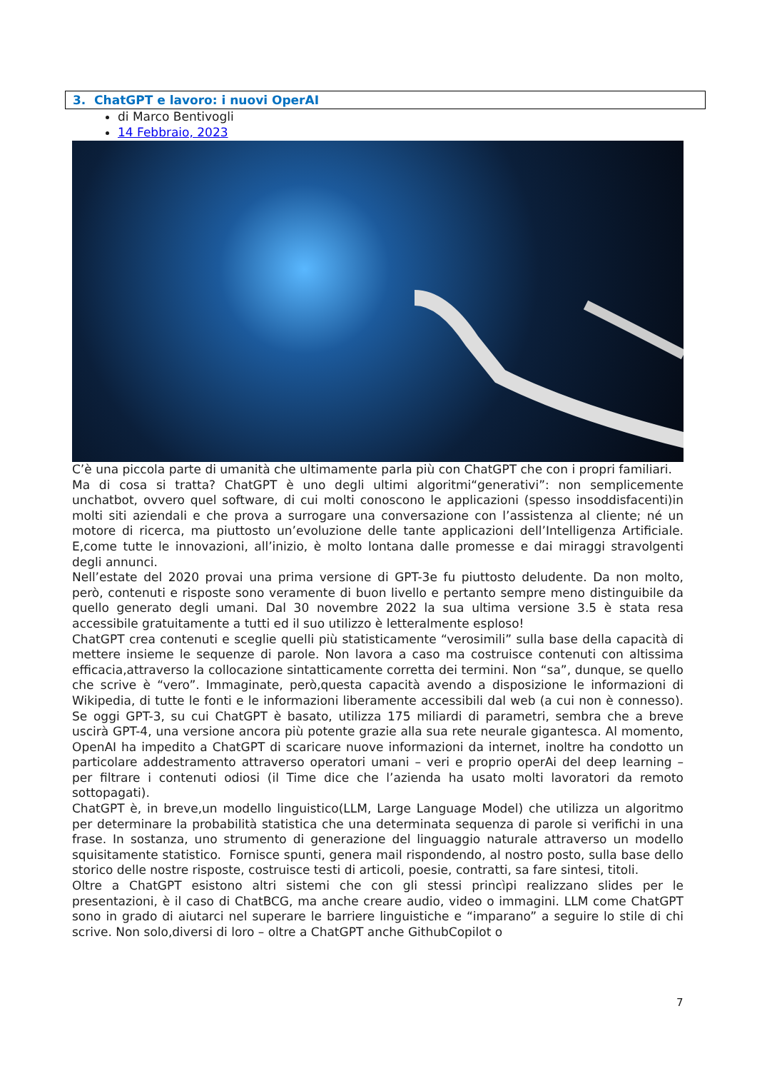3. ChatGPT e lavoro: i nuovi OperAI
di Marco Bentivogli
14 Febbraio, 2023
C’è una piccola parte di umanità che ultimamente parla più con ChatGPT che con i propri familiari.
Ma di cosa si tratta? ChatGPT è uno degli ultimi algoritmi“generativi”: non semplicemente unchatbot, ovvero quel software, di cui molti conoscono le applicazioni (spesso insoddisfacenti)in molti siti aziendali e che prova a surrogare una conversazione con l’assistenza al cliente; né un motore di ricerca, ma piuttosto un’evoluzione delle tante applicazioni dell’Intelligenza Artificiale. E,come tutte le innovazioni, all’inizio, è molto lontana dalle promesse e dai miraggi stravolgenti degli annunci.
Nell’estate del 2020 provai una prima versione di GPT-3e fu piuttosto deludente. Da non molto, però, contenuti e risposte sono veramente di buon livello e pertanto sempre meno distinguibile da quello generato degli umani. Dal 30 novembre 2022 la sua ultima versione 3.5 è stata resa accessibile gratuitamente a tutti ed il suo utilizzo è letteralmente esploso!
ChatGPT crea contenuti e sceglie quelli più statisticamente “verosimili” sulla base della capacità di mettere insieme le sequenze di parole. Non lavora a caso ma costruisce contenuti con altissima efficacia,attraverso la collocazione sintatticamente corretta dei termini. Non “sa”, dunque, se quello che scrive è “vero”. Immaginate, però,questa capacità avendo a disposizione le informazioni di Wikipedia, di tutte le fonti e le informazioni liberamente accessibili dal web (a cui non è connesso). Se oggi GPT-3, su cui ChatGPT è basato, utilizza 175 miliardi di parametri, sembra che a breve uscirà GPT-4, una versione ancora più potente grazie alla sua rete neurale gigantesca. Al momento, OpenAI ha impedito a ChatGPT di scaricare nuove informazioni da internet, inoltre ha condotto un particolare addestramento attraverso operatori umani – veri e proprio operAi del deep learning – per filtrare i contenuti odiosi (il Time dice che l’azienda ha usato molti lavoratori da remoto sottopagati).
ChatGPT è, in breve,un modello linguistico(LLM, Large Language Model) che utilizza un algoritmo per determinare la probabilità statistica che una determinata sequenza di parole si verifichi in una frase. In sostanza, uno strumento di generazione del linguaggio naturale attraverso un modello squisitamente statistico. Fornisce spunti, genera mail rispondendo, al nostro posto, sulla base dello storico delle nostre risposte, costruisce testi di articoli, poesie, contratti, sa fare sintesi, titoli.
Oltre a ChatGPT esistono altri sistemi che con gli stessi princìpi realizzano slides per le presentazioni, è il caso di ChatBCG, ma anche creare audio, video o immagini. LLM come ChatGPT sono in grado di aiutarci nel superare le barriere linguistiche e “imparano” a seguire lo stile di chi scrive. Non solo,diversi di loro – oltre a ChatGPT anche GithubCopilot o
7